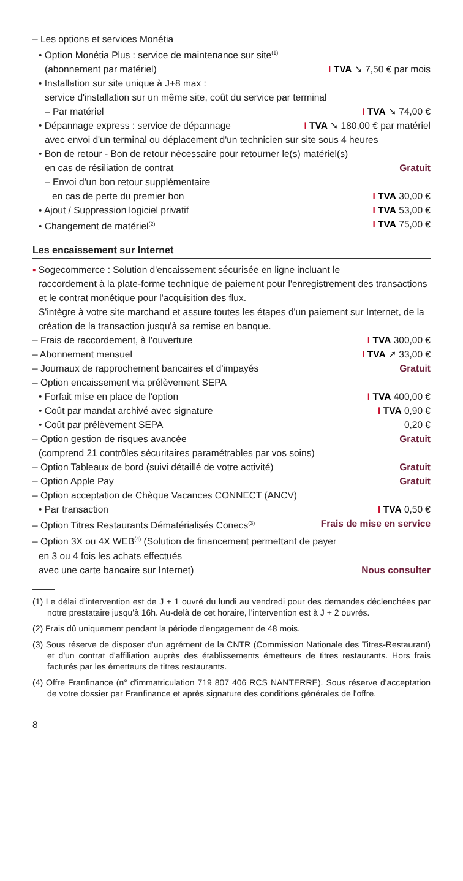– Les options et services Monétia
• Option Monétia Plus : service de maintenance sur site<sup>(1)</sup>
(abonnement par matériel) I TVA ➘ 7,50 € par mois
• Installation sur site unique à J+8 max :
service d'installation sur un même site, coût du service par terminal
– Par matériel I TVA ➘ 74,00 €
• Dépannage express : service de dépannage I TVA ➘ 180,00 € par matériel
avec envoi d'un terminal ou déplacement d'un technicien sur site sous 4 heures
• Bon de retour - Bon de retour nécessaire pour retourner le(s) matériel(s)
en cas de résiliation de contrat Gratuit
– Envoi d'un bon retour supplémentaire
en cas de perte du premier bon I TVA 30,00 €
• Ajout / Suppression logiciel privatif I TVA 53,00 €
• Changement de matériel<sup>(2)</sup> I TVA 75,00 €
Les encaissement sur Internet
▪ Sogecommerce : Solution d'encaissement sécurisée en ligne incluant le
raccordement à la plate-forme technique de paiement pour l'enregistrement des transactions et le contrat monétique pour l'acquisition des flux.
S'intègre à votre site marchand et assure toutes les étapes d'un paiement sur Internet, de la création de la transaction jusqu'à sa remise en banque.
– Frais de raccordement, à l'ouverture I TVA 300,00 €
– Abonnement mensuel I TVA ➚ 33,00 €
– Journaux de rapprochement bancaires et d'impayés Gratuit
– Option encaissement via prélèvement SEPA
• Forfait mise en place de l'option I TVA 400,00 €
• Coût par mandat archivé avec signature I TVA 0,90 €
• Coût par prélèvement SEPA 0,20 €
– Option gestion de risques avancée Gratuit
(comprend 21 contrôles sécuritaires paramétrables par vos soins)
– Option Tableaux de bord (suivi détaillé de votre activité) Gratuit
– Option Apple Pay Gratuit
– Option acceptation de Chèque Vacances CONNECT (ANCV)
• Par transaction I TVA 0,50 €
– Option Titres Restaurants Dématérialisés Conecs<sup>(3)</sup> Frais de mise en service
– Option 3X ou 4X WEB<sup>(4)</sup> (Solution de financement permettant de payer
en 3 ou 4 fois les achats effectués
avec une carte bancaire sur Internet) Nous consulter
(1) Le délai d'intervention est de J + 1 ouvré du lundi au vendredi pour des demandes déclenchées par notre prestataire jusqu'à 16h. Au-delà de cet horaire, l'intervention est à J + 2 ouvrés.
(2) Frais dû uniquement pendant la période d'engagement de 48 mois.
(3) Sous réserve de disposer d'un agrément de la CNTR (Commission Nationale des Titres-Restaurant) et d'un contrat d'affiliation auprès des établissements émetteurs de titres restaurants. Hors frais facturés par les émetteurs de titres restaurants.
(4) Offre Franfinance (n° d'immatriculation 719 807 406 RCS NANTERRE). Sous réserve d'acceptation de votre dossier par Franfinance et après signature des conditions générales de l'offre.
8